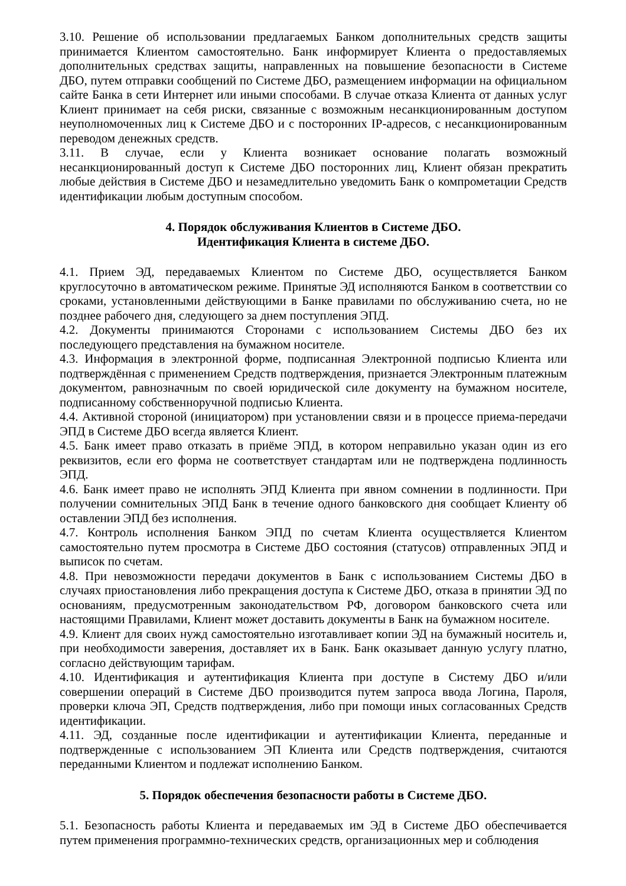3.10. Решение об использовании предлагаемых Банком дополнительных средств защиты принимается Клиентом самостоятельно. Банк информирует Клиента о предоставляемых дополнительных средствах защиты, направленных на повышение безопасности в Системе ДБО, путем отправки сообщений по Системе ДБО, размещением информации на официальном сайте Банка в сети Интернет или иными способами. В случае отказа Клиента от данных услуг Клиент принимает на себя риски, связанные с возможным несанкционированным доступом неуполномоченных лиц к Системе ДБО и с посторонних IP-адресов, с несанкционированным переводом денежных средств.
3.11. В случае, если у Клиента возникает основание полагать возможный несанкционированный доступ к Системе ДБО посторонних лиц, Клиент обязан прекратить любые действия в Системе ДБО и незамедлительно уведомить Банк о компрометации Средств идентификации любым доступным способом.
4. Порядок обслуживания Клиентов в Системе ДБО.
Идентификация Клиента в системе ДБО.
4.1. Прием ЭД, передаваемых Клиентом по Системе ДБО, осуществляется Банком круглосуточно в автоматическом режиме. Принятые ЭД исполняются Банком в соответствии со сроками, установленными действующими в Банке правилами по обслуживанию счета, но не позднее рабочего дня, следующего за днем поступления ЭПД.
4.2. Документы принимаются Сторонами с использованием Системы ДБО без их последующего представления на бумажном носителе.
4.3. Информация в электронной форме, подписанная Электронной подписью Клиента или подтверждённая с применением Средств подтверждения, признается Электронным платежным документом, равнозначным по своей юридической силе документу на бумажном носителе, подписанному собственноручной подписью Клиента.
4.4. Активной стороной (инициатором) при установлении связи и в процессе приема-передачи ЭПД в Системе ДБО всегда является Клиент.
4.5. Банк имеет право отказать в приёме ЭПД, в котором неправильно указан один из его реквизитов, если его форма не соответствует стандартам или не подтверждена подлинность ЭПД.
4.6. Банк имеет право не исполнять ЭПД Клиента при явном сомнении в подлинности. При получении сомнительных ЭПД Банк в течение одного банковского дня сообщает Клиенту об оставлении ЭПД без исполнения.
4.7. Контроль исполнения Банком ЭПД по счетам Клиента осуществляется Клиентом самостоятельно путем просмотра в Системе ДБО состояния (статусов) отправленных ЭПД и выписок по счетам.
4.8. При невозможности передачи документов в Банк с использованием Системы ДБО в случаях приостановления либо прекращения доступа к Системе ДБО, отказа в принятии ЭД по основаниям, предусмотренным законодательством РФ, договором банковского счета или настоящими Правилами, Клиент может доставить документы в Банк на бумажном носителе.
4.9. Клиент для своих нужд самостоятельно изготавливает копии ЭД на бумажный носитель и, при необходимости заверения, доставляет их в Банк. Банк оказывает данную услугу платно, согласно действующим тарифам.
4.10. Идентификация и аутентификация Клиента при доступе в Систему ДБО и/или совершении операций в Системе ДБО производится путем запроса ввода Логина, Пароля, проверки ключа ЭП, Средств подтверждения, либо при помощи иных согласованных Средств идентификации.
4.11. ЭД, созданные после идентификации и аутентификации Клиента, переданные и подтвержденные с использованием ЭП Клиента или Средств подтверждения, считаются переданными Клиентом и подлежат исполнению Банком.
5. Порядок обеспечения безопасности работы в Системе ДБО.
5.1. Безопасность работы Клиента и передаваемых им ЭД в Системе ДБО обеспечивается путем применения программно-технических средств, организационных мер и соблюдения